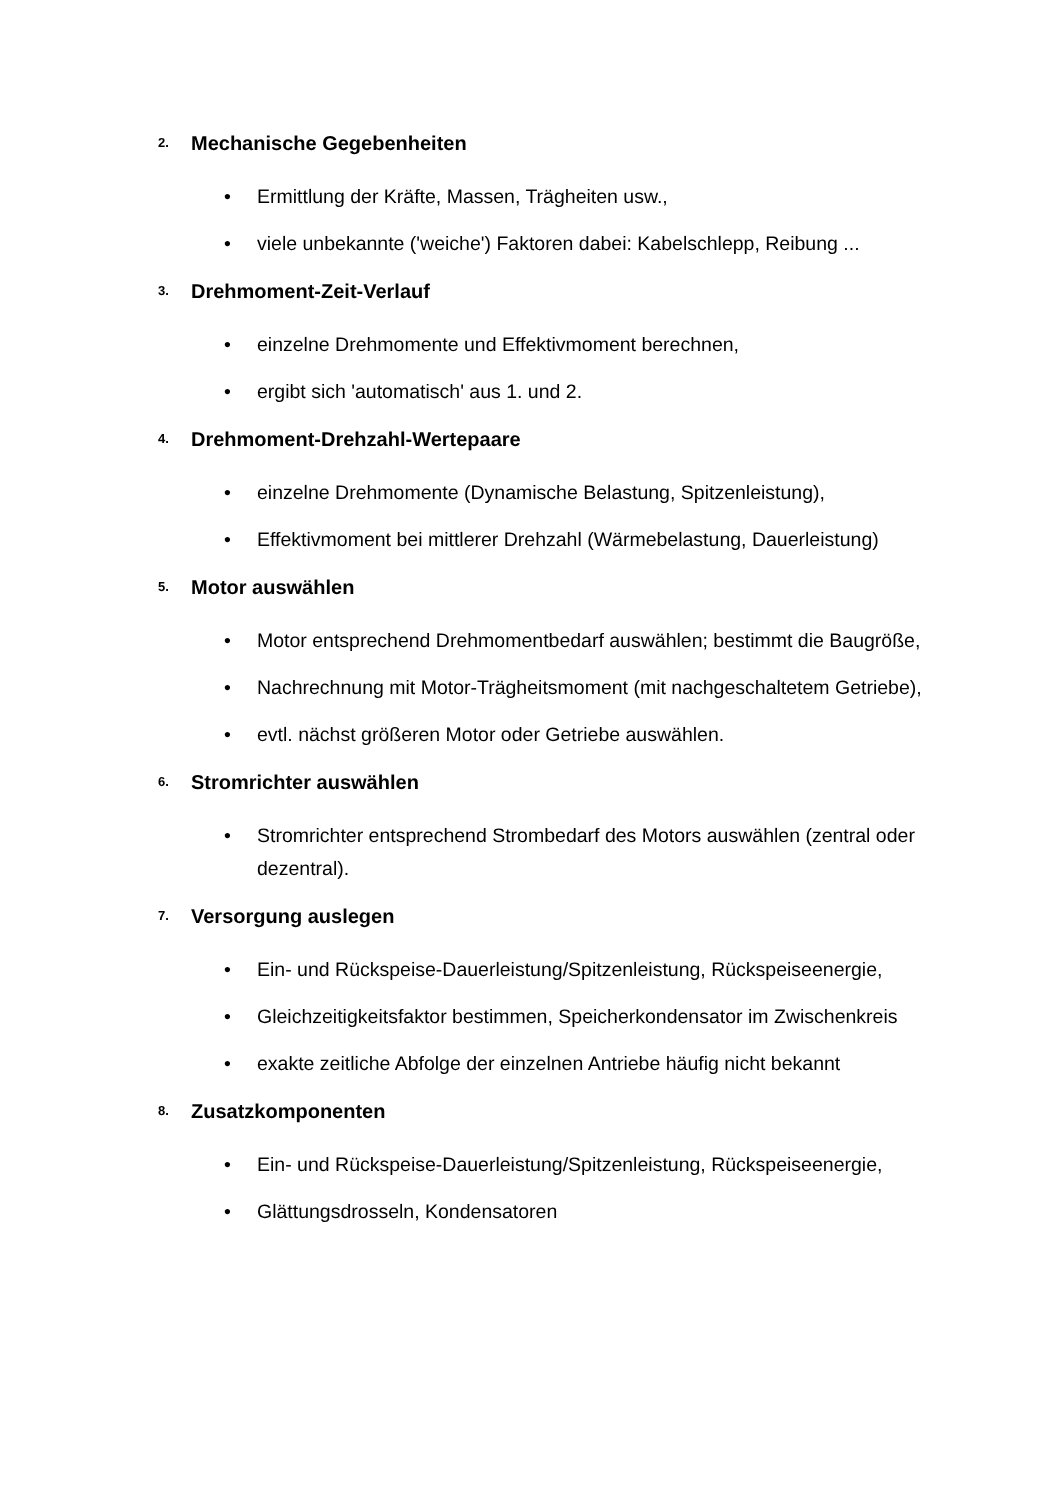2. Mechanische Gegebenheiten
• Ermittlung der Kräfte, Massen, Trägheiten usw.,
• viele unbekannte ('weiche') Faktoren dabei: Kabelschlepp, Reibung ...
3. Drehmoment-Zeit-Verlauf
• einzelne Drehmomente und Effektivmoment berechnen,
• ergibt sich 'automatisch' aus 1. und 2.
4. Drehmoment-Drehzahl-Wertepaare
• einzelne Drehmomente (Dynamische Belastung, Spitzenleistung),
• Effektivmoment bei mittlerer Drehzahl (Wärmebelastung, Dauerleistung)
5. Motor auswählen
• Motor entsprechend Drehmomentbedarf auswählen; bestimmt die Baugröße,
• Nachrechnung mit Motor-Trägheitsmoment (mit nachgeschaltetem Getriebe),
• evtl. nächst größeren Motor oder Getriebe auswählen.
6. Stromrichter auswählen
• Stromrichter entsprechend Strombedarf des Motors auswählen (zentral oder dezentral).
7. Versorgung auslegen
• Ein- und Rückspeise-Dauerleistung/Spitzenleistung, Rückspeiseenergie,
• Gleichzeitigkeitsfaktor bestimmen, Speicherkondensator im Zwischenkreis
• exakte zeitliche Abfolge der einzelnen Antriebe häufig nicht bekannt
8. Zusatzkomponenten
• Ein- und Rückspeise-Dauerleistung/Spitzenleistung, Rückspeiseenergie,
• Glättungsdrosseln, Kondensatoren